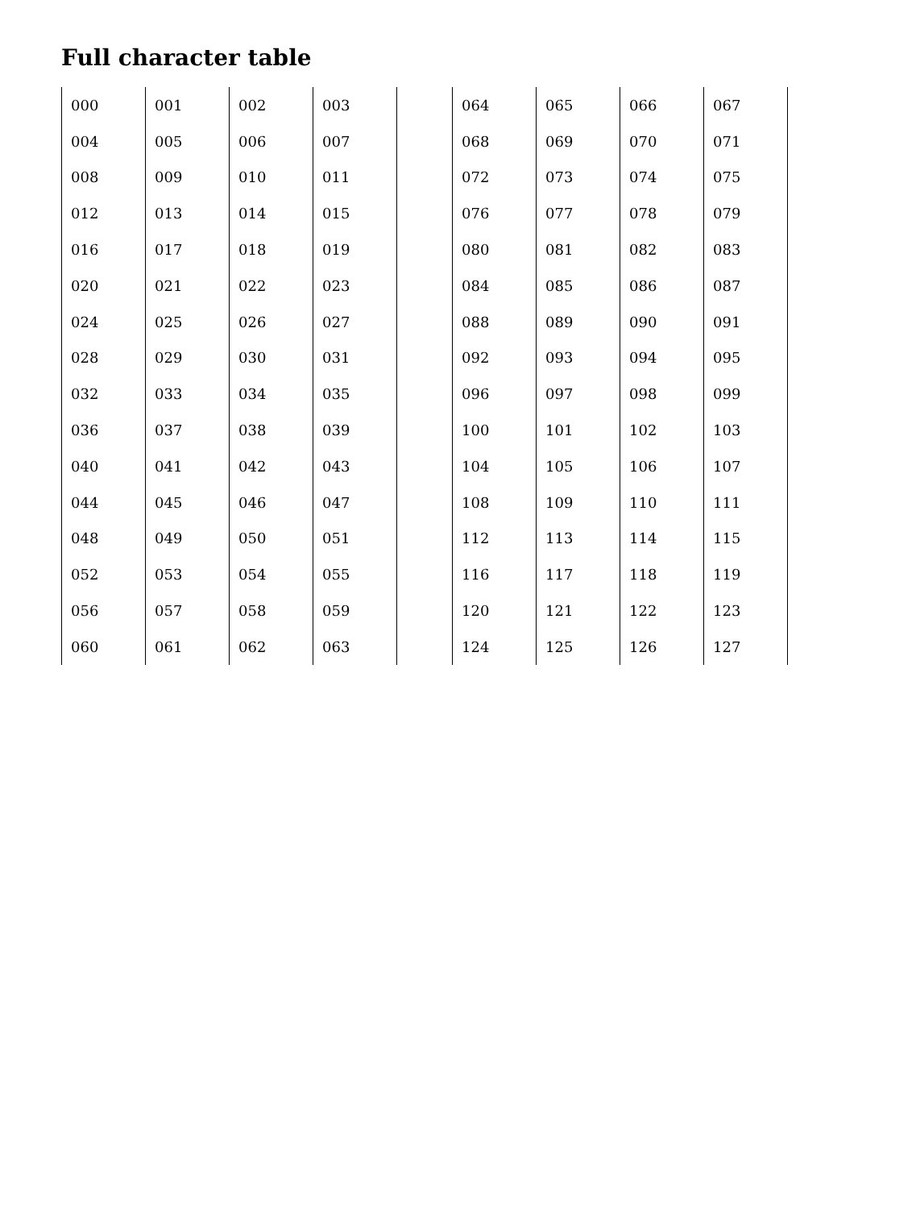Full character table
| 000 | 001 | 002 | 003 |
| 004 | 005 | 006 | 007 |
| 008 | 009 | 010 | 011 |
| 012 | 013 | 014 | 015 |
| 016 | 017 | 018 | 019 |
| 020 | 021 | 022 | 023 |
| 024 | 025 | 026 | 027 |
| 028 | 029 | 030 | 031 |
| 032 | 033 | 034 | 035 |
| 036 | 037 | 038 | 039 |
| 040 | 041 | 042 | 043 |
| 044 | 045 | 046 | 047 |
| 048 | 049 | 050 | 051 |
| 052 | 053 | 054 | 055 |
| 056 | 057 | 058 | 059 |
| 060 | 061 | 062 | 063 |
| 064 | 065 | 066 | 067 |
| 068 | 069 | 070 | 071 |
| 072 | 073 | 074 | 075 |
| 076 | 077 | 078 | 079 |
| 080 | 081 | 082 | 083 |
| 084 | 085 | 086 | 087 |
| 088 | 089 | 090 | 091 |
| 092 | 093 | 094 | 095 |
| 096 | 097 | 098 | 099 |
| 100 | 101 | 102 | 103 |
| 104 | 105 | 106 | 107 |
| 108 | 109 | 110 | 111 |
| 112 | 113 | 114 | 115 |
| 116 | 117 | 118 | 119 |
| 120 | 121 | 122 | 123 |
| 124 | 125 | 126 | 127 |